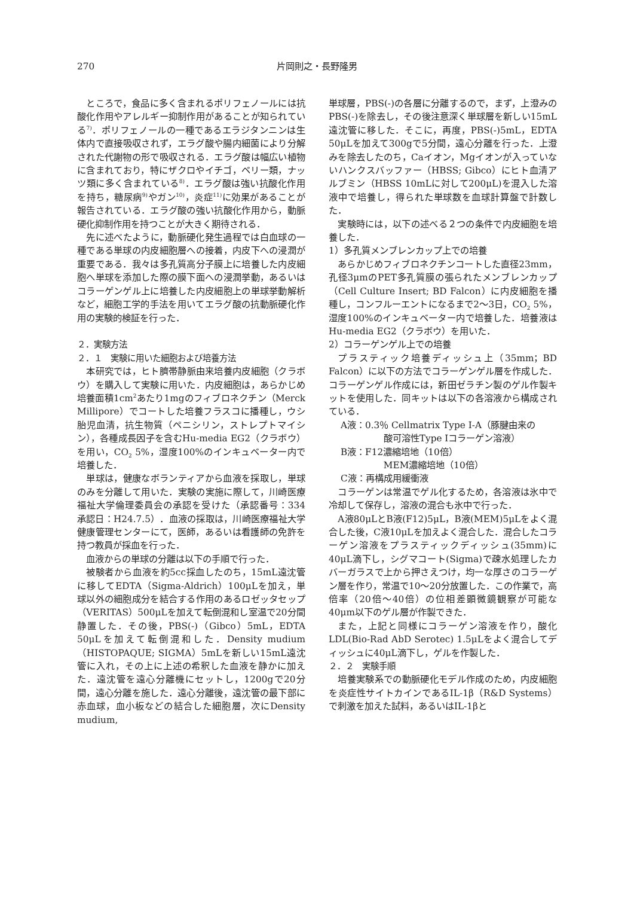270 片岡則之・長野隆男
ところで，食品に多く含まれるポリフェノールには抗酸化作用やアレルギー抑制作用があることが知られている<sup>7)</sup>．ポリフェノールの一種であるエラジタンニンは生体内で直接吸収されず，エラグ酸や腸内細菌により分解された代謝物の形で吸収される．エラグ酸は幅広い植物に含まれており，特にザクロやイチゴ，ベリー類，ナッツ類に多く含まれている<sup>8)</sup>．エラグ酸は強い抗酸化作用を持ち，糖尿病<sup>9)</sup>やガン<sup>10)</sup>，炎症<sup>11)</sup>に効果があることが報告されている．エラグ酸の強い抗酸化作用から，動脈硬化抑制作用を持つことが大きく期待される．
先に述べたように，動脈硬化発生過程では白血球の一種である単球の内皮細胞層への接着，内皮下への浸潤が重要である．我々は多孔質高分子膜上に培養した内皮細胞へ単球を添加した際の膜下面への浸潤挙動，あるいはコラーゲンゲル上に培養した内皮細胞上の単球挙動解析など，細胞工学的手法を用いてエラグ酸の抗動脈硬化作用の実験的検証を行った．
２．実験方法
２．１　実験に用いた細胞および培養方法
本研究では，ヒト臍帯静脈由来培養内皮細胞（クラボウ）を購入して実験に用いた．内皮細胞は，あらかじめ培養面積1cm<sup>2</sup>あたり1mgのフィブロネクチン（Merck Millipore）でコートした培養フラスコに播種し，ウシ胎児血清，抗生物質（ペニシリン，ストレプトマイシン），各種成長因子を含むHu-media EG2（クラボウ）を用い，CO<sub>2</sub> 5%，湿度100%のインキュベーター内で培養した．
単球は，健康なボランティアから血液を採取し，単球のみを分離して用いた．実験の実施に際して，川崎医療福祉大学倫理委員会の承認を受けた（承認番号：334　承認日：H24.7.5）．血液の採取は，川崎医療福祉大学健康管理センターにて，医師，あるいは看護師の免許を持つ教員が採血を行った．
血液からの単球の分離は以下の手順で行った．
被験者から血液を約5cc採血したのち，15mL遠沈管に移してEDTA（Sigma-Aldrich）100μLを加え，単球以外の細胞成分を結合する作用のあるロゼッタセップ（VERITAS）500μLを加えて転倒混和し室温で20分間静置した．その後，PBS(-)（Gibco）5mL，EDTA 50μLを加えて転倒混和した．Density mudium（HISTOPAQUE; SIGMA）5mLを新しい15mL遠沈管に入れ，その上に上述の希釈した血液を静かに加えた．遠沈管を遠心分離機にセットし，1200gで20分間，遠心分離を施した．遠心分離後，遠沈管の最下部に赤血球，血小板などの結合した細胞層，次にDensity mudium,
単球層，PBS(-)の各層に分離するので，まず，上澄みのPBS(-)を除去し，その後注意深く単球層を新しい15mL遠沈管に移した．そこに，再度，PBS(-)5mL，EDTA 50μLを加えて300gで5分間，遠心分離を行った．上澄みを除去したのち，Caイオン，Mgイオンが入っていないハンクスバッファー（HBSS; Gibco）にヒト血清アルブミン（HBSS 10mLに対して200μL)を混入した溶液中で培養し，得られた単球数を血球計算盤で計数した．
実験時には，以下の述べる２つの条件で内皮細胞を培養した．
1）多孔質メンブレンカップ上での培養
あらかじめフィブロネクチンコートした直径23mm，孔径3μmのPET多孔質膜の張られたメンブレンカップ（Cell Culture Insert; BD Falcon）に内皮細胞を播種し，コンフルーエントになるまで2～3日，CO<sub>2</sub> 5%，湿度100%のインキュベーター内で培養した．培養液はHu-media EG2（クラボウ）を用いた．
2）コラーゲンゲル上での培養
プラスティック培養ディッシュ上（35mm；BD Falcon）に以下の方法でコラーゲンゲル層を作成した．コラーゲンゲル作成には，新田ゼラチン製のゲル作製キットを使用した．同キットは以下の各溶液から構成されている．
A液：0.3％ Cellmatrix Type I-A（豚腱由来の
酸可溶性Type Iコラーゲン溶液）
B液：F12濃縮培地（10倍）
MEM濃縮培地（10倍）
C液：再構成用緩衝液
コラーゲンは常温でゲル化するため，各溶液は氷中で冷却して保存し，溶液の混合も氷中で行った．
A液80μLとB液(F12)5μL，B液(MEM)5μLをよく混合した後，C液10μLを加えよく混合した．混合したコラーゲン溶液をプラスティックディッシュ(35mm)に40μL滴下し，シグマコート(Sigma)で疎水処理したカバーガラスで上から押さえつけ，均一な厚さのコラーゲン層を作り，常温で10～20分放置した．この作業で，高倍率（20倍～40倍）の位相差顕微鏡観察が可能な40μm以下のゲル層が作製できた．
また，上記と同様にコラーゲン溶液を作り，酸化LDL(Bio-Rad AbD Serotec) 1.5μLをよく混合してディッシュに40μL滴下し，ゲルを作製した．
２．２　実験手順
培養実験系での動脈硬化モデル作成のため，内皮細胞を炎症性サイトカインであるIL-1β（R&D Systems）で刺激を加えた試料，あるいはIL-1βと